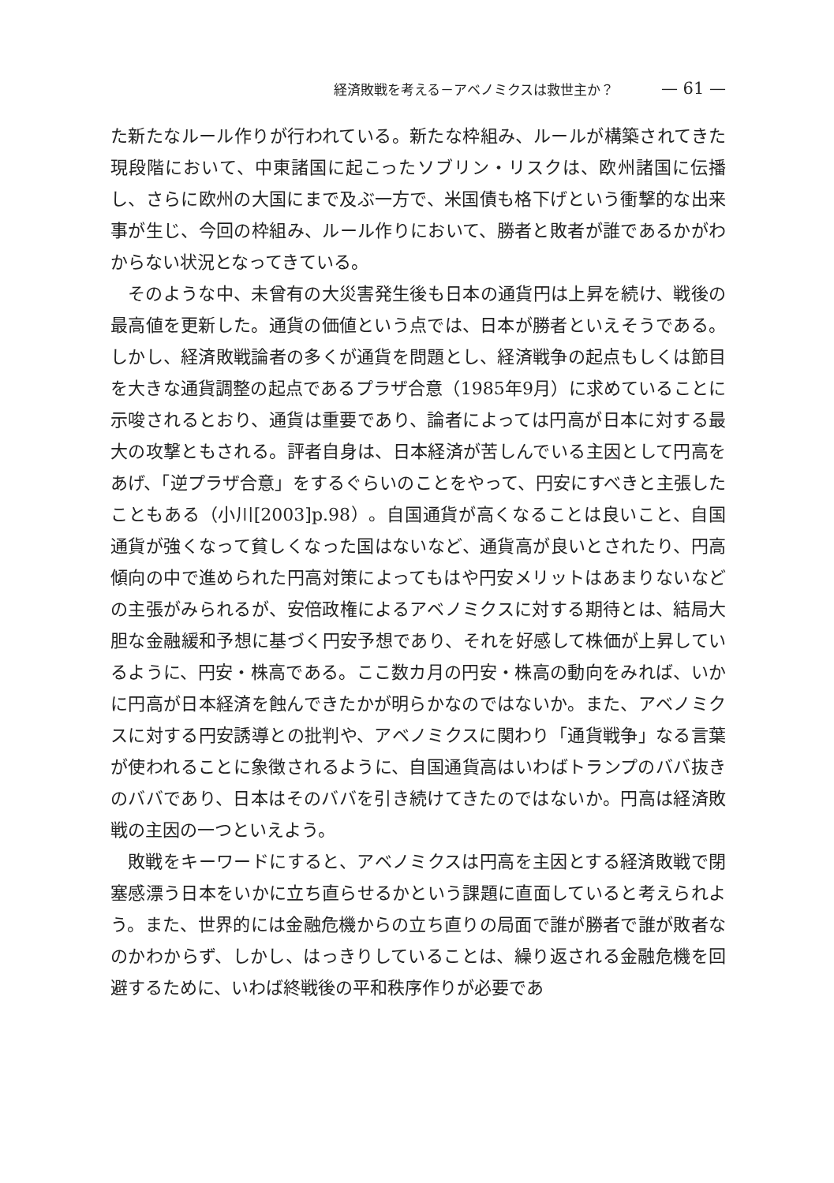経済敗戦を考える－アベノミクスは救世主か？ — 61 —
た新たなルール作りが行われている。新たな枠組み、ルールが構築されてきた現段階において、中東諸国に起こったソブリン・リスクは、欧州諸国に伝播し、さらに欧州の大国にまで及ぶ一方で、米国債も格下げという衝撃的な出来事が生じ、今回の枠組み、ルール作りにおいて、勝者と敗者が誰であるかがわからない状況となってきている。
そのような中、未曾有の大災害発生後も日本の通貨円は上昇を続け、戦後の最高値を更新した。通貨の価値という点では、日本が勝者といえそうである。しかし、経済敗戦論者の多くが通貨を問題とし、経済戦争の起点もしくは節目を大きな通貨調整の起点であるプラザ合意（1985年9月）に求めていることに示唆されるとおり、通貨は重要であり、論者によっては円高が日本に対する最大の攻撃ともされる。評者自身は、日本経済が苦しんでいる主因として円高をあげ、「逆プラザ合意」をするぐらいのことをやって、円安にすべきと主張したこともある（小川[2003]p.98）。自国通貨が高くなることは良いこと、自国通貨が強くなって貧しくなった国はないなど、通貨高が良いとされたり、円高傾向の中で進められた円高対策によってもはや円安メリットはあまりないなどの主張がみられるが、安倍政権によるアベノミクスに対する期待とは、結局大胆な金融緩和予想に基づく円安予想であり、それを好感して株価が上昇しているように、円安・株高である。ここ数カ月の円安・株高の動向をみれば、いかに円高が日本経済を蝕んできたかが明らかなのではないか。また、アベノミクスに対する円安誘導との批判や、アベノミクスに関わり「通貨戦争」なる言葉が使われることに象徴されるように、自国通貨高はいわばトランプのババ抜きのババであり、日本はそのババを引き続けてきたのではないか。円高は経済敗戦の主因の一つといえよう。
敗戦をキーワードにすると、アベノミクスは円高を主因とする経済敗戦で閉塞感漂う日本をいかに立ち直らせるかという課題に直面していると考えられよう。また、世界的には金融危機からの立ち直りの局面で誰が勝者で誰が敗者なのかわからず、しかし、はっきりしていることは、繰り返される金融危機を回避するために、いわば終戦後の平和秩序作りが必要であ